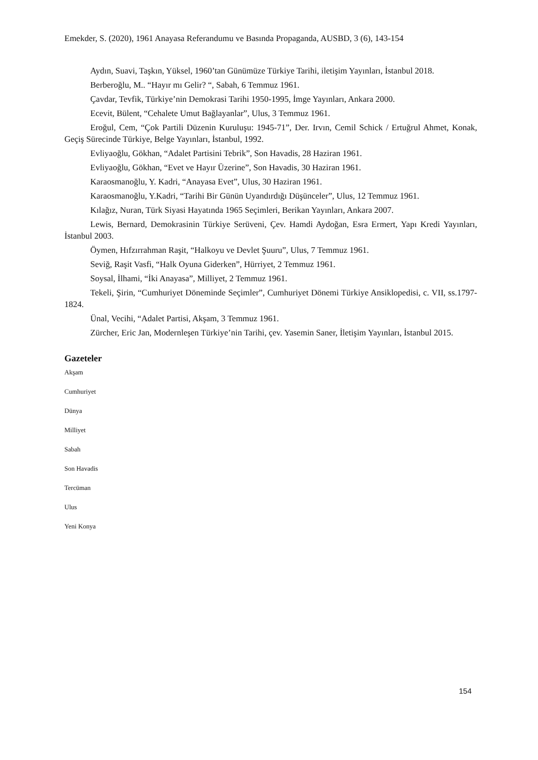Emekder, S. (2020), 1961 Anayasa Referandumu ve Basında Propaganda, AUSBD, 3 (6), 143-154
Aydın, Suavi, Taşkın, Yüksel, 1960’tan Günümüze Türkiye Tarihi, iletişim Yayınları, İstanbul 2018.
Berberoğlu, M.. “Hayır mı Gelir? “, Sabah, 6 Temmuz 1961.
Çavdar, Tevfik, Türkiye’nin Demokrasi Tarihi 1950-1995, İmge Yayınları, Ankara 2000.
Ecevit, Bülent, “Cehalete Umut Bağlayanlar”, Ulus, 3 Temmuz 1961.
Eroğul, Cem, “Çok Partili Düzenin Kuruluşu: 1945-71”, Der. Irvın, Cemil Schick / Ertuğrul Ahmet, Konak, Geçiş Sürecinde Türkiye, Belge Yayınları, İstanbul, 1992.
Evliyaoğlu, Gökhan, “Adalet Partisini Tebrik”, Son Havadis, 28 Haziran 1961.
Evliyaoğlu, Gökhan, “Evet ve Hayır Üzerine”, Son Havadis, 30 Haziran 1961.
Karaosmanoğlu, Y. Kadri, “Anayasa Evet”, Ulus, 30 Haziran 1961.
Karaosmanoğlu, Y.Kadri, “Tarihi Bir Günün Uyandırdığı Düşünceler”, Ulus, 12 Temmuz 1961.
Kılağız, Nuran, Türk Siyasi Hayatında 1965 Seçimleri, Berikan Yayınları, Ankara 2007.
Lewis, Bernard, Demokrasinin Türkiye Serüveni, Çev. Hamdi Aydoğan, Esra Ermert, Yapı Kredi Yayınları, İstanbul 2003.
Öymen, Hıfzırrahman Raşit, “Halkoyu ve Devlet Şuuru”, Ulus, 7 Temmuz 1961.
Seviğ, Raşit Vasfi, “Halk Oyuna Giderken”, Hürriyet, 2 Temmuz 1961.
Soysal, İlhami, “İki Anayasa”, Milliyet, 2 Temmuz 1961.
Tekeli, Şirin, “Cumhuriyet Döneminde Seçimler”, Cumhuriyet Dönemi Türkiye Ansiklopedisi, c. VII, ss.1797-1824.
Ünal, Vecihi, “Adalet Partisi, Akşam, 3 Temmuz 1961.
Zürcher, Eric Jan, Modernleşen Türkiye’nin Tarihi, çev. Yasemin Saner, İletişim Yayınları, İstanbul 2015.
Gazeteler
Akşam
Cumhuriyet
Dünya
Milliyet
Sabah
Son Havadis
Tercüman
Ulus
Yeni Konya
154